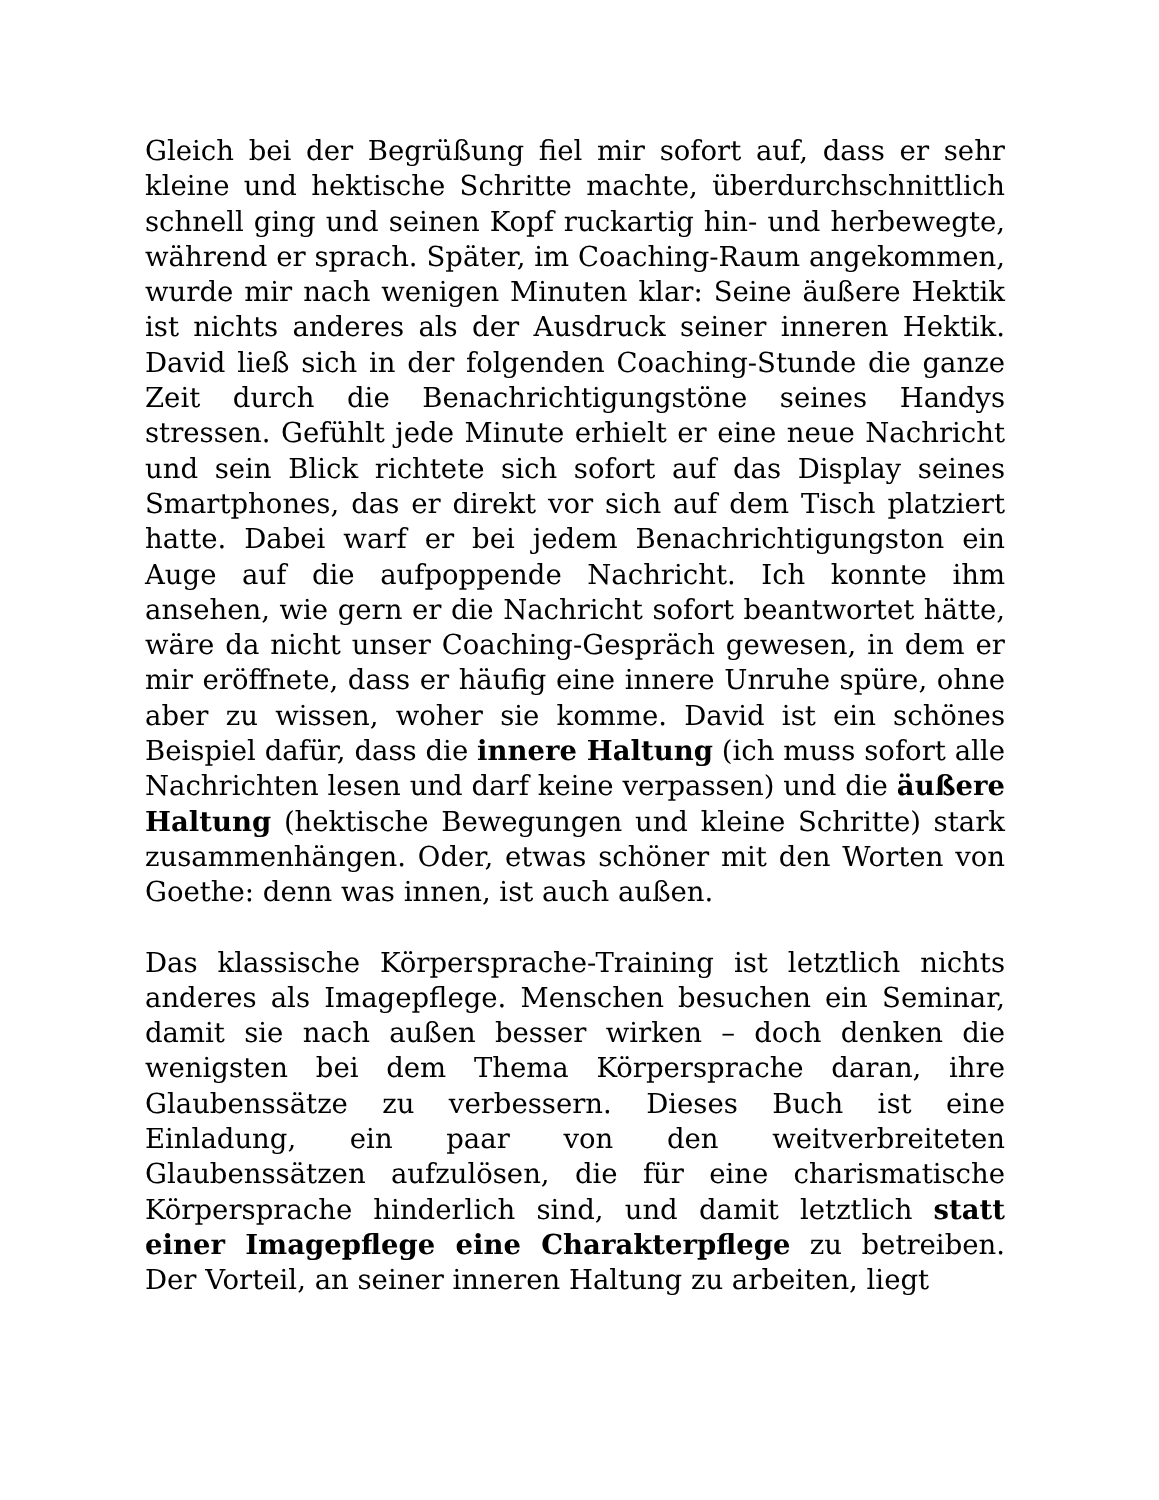Gleich bei der Begrüßung fiel mir sofort auf, dass er sehr kleine und hektische Schritte machte, überdurchschnittlich schnell ging und seinen Kopf ruckartig hin- und herbewegte, während er sprach. Später, im Coaching-Raum angekommen, wurde mir nach wenigen Minuten klar: Seine äußere Hektik ist nichts anderes als der Ausdruck seiner inneren Hektik. David ließ sich in der folgenden Coaching-Stunde die ganze Zeit durch die Benachrichtigungstöne seines Handys stressen. Gefühlt jede Minute erhielt er eine neue Nachricht und sein Blick richtete sich sofort auf das Display seines Smartphones, das er direkt vor sich auf dem Tisch platziert hatte. Dabei warf er bei jedem Benachrichtigungston ein Auge auf die aufpoppende Nachricht. Ich konnte ihm ansehen, wie gern er die Nachricht sofort beantwortet hätte, wäre da nicht unser Coaching-Gespräch gewesen, in dem er mir eröffnete, dass er häufig eine innere Unruhe spüre, ohne aber zu wissen, woher sie komme. David ist ein schönes Beispiel dafür, dass die innere Haltung (ich muss sofort alle Nachrichten lesen und darf keine verpassen) und die äußere Haltung (hektische Bewegungen und kleine Schritte) stark zusammenhängen. Oder, etwas schöner mit den Worten von Goethe: denn was innen, ist auch außen.
Das klassische Körpersprache-Training ist letztlich nichts anderes als Imagepflege. Menschen besuchen ein Seminar, damit sie nach außen besser wirken – doch denken die wenigsten bei dem Thema Körpersprache daran, ihre Glaubenssätze zu verbessern. Dieses Buch ist eine Einladung, ein paar von den weitverbreiteten Glaubenssätzen aufzulösen, die für eine charismatische Körpersprache hinderlich sind, und damit letztlich statt einer Imagepflege eine Charakterpflege zu betreiben. Der Vorteil, an seiner inneren Haltung zu arbeiten, liegt